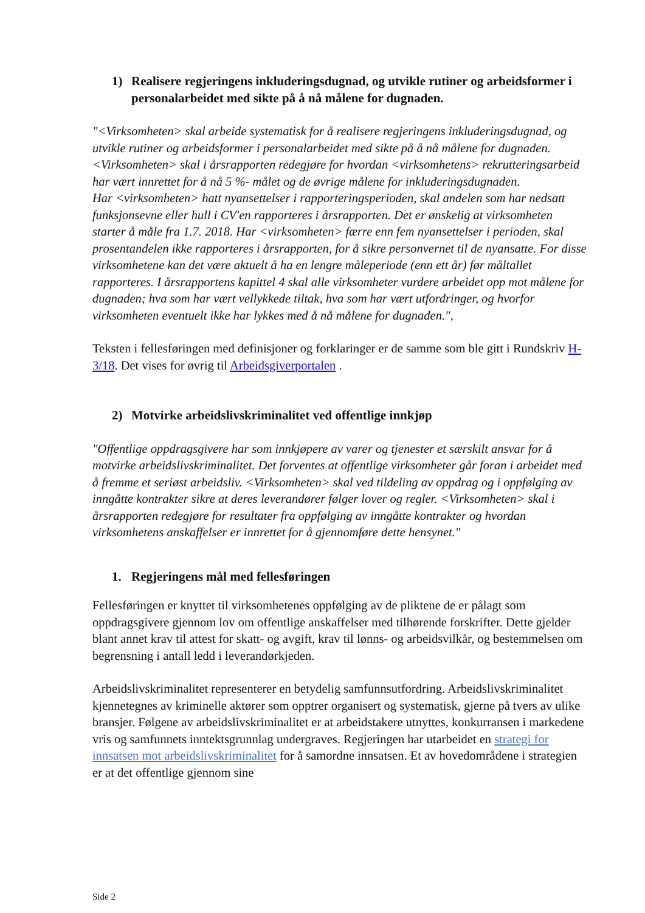1) Realisere regjeringens inkluderingsdugnad, og utvikle rutiner og arbeidsformer i personalarbeidet med sikte på å nå målene for dugnaden.
"<Virksomheten> skal arbeide systematisk for å realisere regjeringens inkluderingsdugnad, og utvikle rutiner og arbeidsformer i personalarbeidet med sikte på å nå målene for dugnaden.
<Virksomheten> skal i årsrapporten redegjøre for hvordan <virksomhetens> rekrutteringsarbeid har vært innrettet for å nå 5 %- målet og de øvrige målene for inkluderingsdugnaden.
Har <virksomheten> hatt nyansettelser i rapporteringsperioden, skal andelen som har nedsatt funksjonsevne eller hull i CV'en rapporteres i årsrapporten. Det er ønskelig at virksomheten starter å måle fra 1.7. 2018. Har <virksomheten> færre enn fem nyansettelser i perioden, skal prosentandelen ikke rapporteres i årsrapporten, for å sikre personvernet til de nyansatte. For disse virksomhetene kan det være aktuelt å ha en lengre måleperiode (enn ett år) før måltallet rapporteres. I årsrapportens kapittel 4 skal alle virksomheter vurdere arbeidet opp mot målene for dugnaden; hva som har vært vellykkede tiltak, hva som har vært utfordringer, og hvorfor virksomheten eventuelt ikke har lykkes med å nå målene for dugnaden.",
Teksten i fellesføringen med definisjoner og forklaringer er de samme som ble gitt i Rundskriv H-3/18. Det vises for øvrig til Arbeidsgiverportalen .
2) Motvirke arbeidslivskriminalitet ved offentlige innkjøp
"Offentlige oppdragsgivere har som innkjøpere av varer og tjenester et særskilt ansvar for å motvirke arbeidslivskriminalitet. Det forventes at offentlige virksomheter går foran i arbeidet med å fremme et seriøst arbeidsliv. <Virksomheten> skal ved tildeling av oppdrag og i oppfølging av inngåtte kontrakter sikre at deres leverandører følger lover og regler. <Virksomheten> skal i årsrapporten redegjøre for resultater fra oppfølging av inngåtte kontrakter og hvordan virksomhetens anskaffelser er innrettet for å gjennomføre dette hensynet."
1. Regjeringens mål med fellesføringen
Fellesføringen er knyttet til virksomhetenes oppfølging av de pliktene de er pålagt som oppdragsgivere gjennom lov om offentlige anskaffelser med tilhørende forskrifter. Dette gjelder blant annet krav til attest for skatt- og avgift, krav til lønns- og arbeidsvilkår, og bestemmelsen om begrensning i antall ledd i leverandørkjeden.
Arbeidslivskriminalitet representerer en betydelig samfunnsutfordring. Arbeidslivskriminalitet kjennetegnes av kriminelle aktører som opptrer organisert og systematisk, gjerne på tvers av ulike bransjer. Følgene av arbeidslivskriminalitet er at arbeidstakere utnyttes, konkurransen i markedene vris og samfunnets inntektsgrunnlag undergraves. Regjeringen har utarbeidet en strategi for innsatsen mot arbeidslivskriminalitet for å samordne innsatsen. Et av hovedområdene i strategien er at det offentlige gjennom sine
Side 2